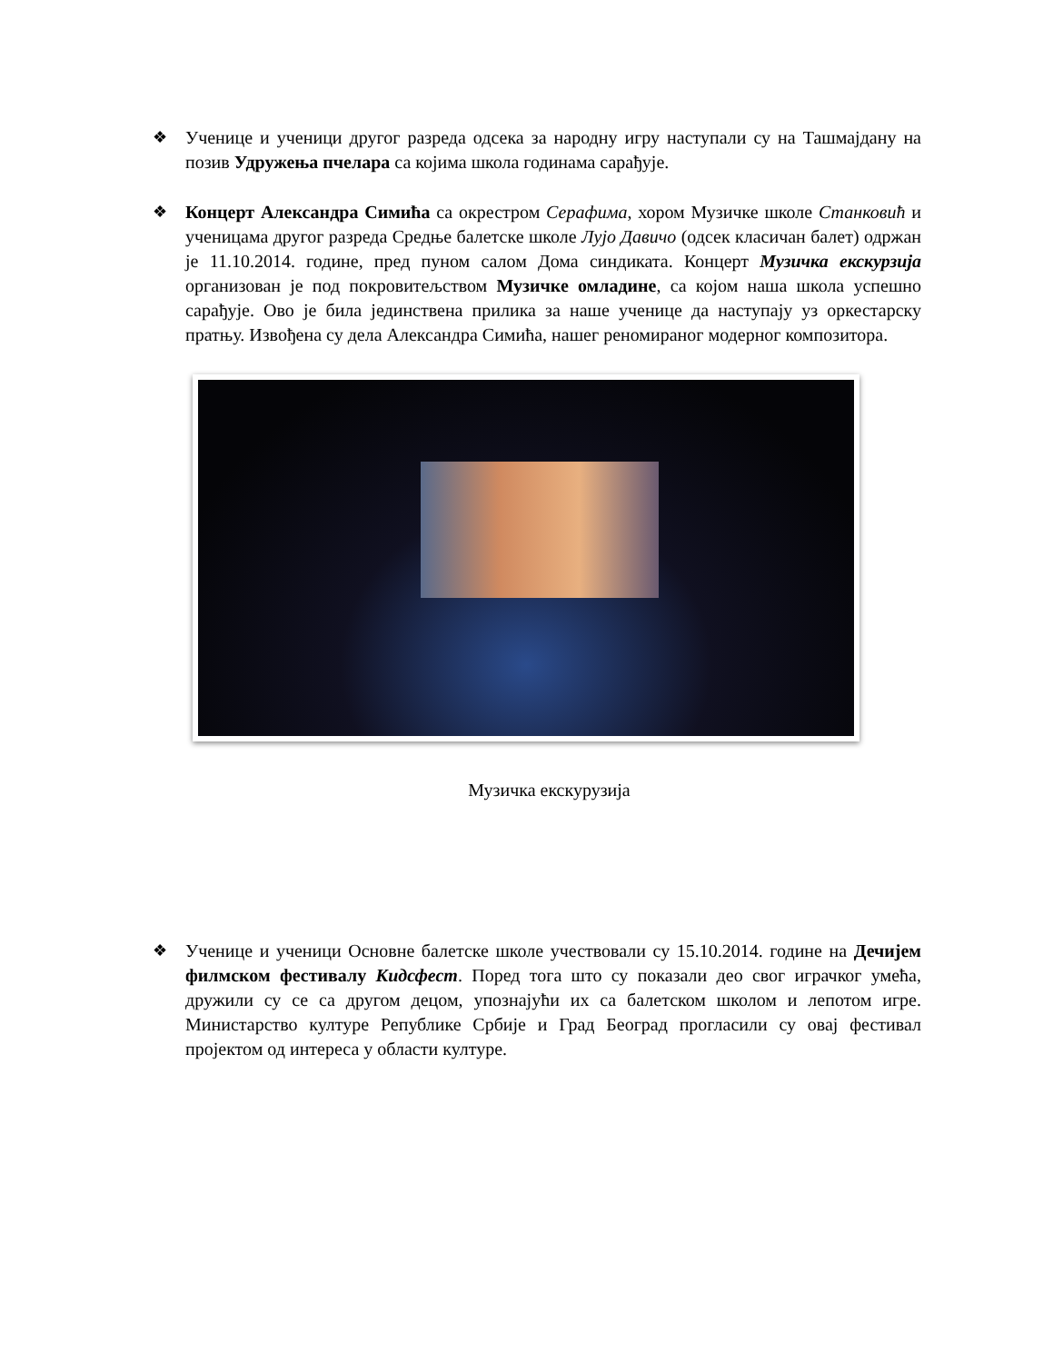❖ Ученице и ученици другог разреда одсека за народну игру наступали су на Ташмајдану на позив Удружења пчелара са којима школа годинама сарађује.
❖ Концерт Александра Симића са окрестром Серафима, хором Музичке школе Станковић и ученицама другог разреда Средње балетске школе Лујо Давичо (одсек класичан балет) одржан је 11.10.2014. године, пред пуном салом Дома синдиката. Концерт Музичка екскурзија организован је под покровитељством Музичке омладине, са којом наша школа успешно сарађује. Ово је била јединствена прилика за наше ученице да наступају уз оркестарску пратњу. Извођена су дела Александра Симића, нашег реномираног модерног композитора.
Музичка екскурузија
❖ Ученице и ученици Основне балетске школе учествовали су 15.10.2014. године на Дечијем филмском фестивалу Кидсфест. Поред тога што су показали део свог играчког умећа, дружили су се са другом децом, упознајући их са балетском школом и лепотом игре. Министарство културе Републике Србије и Град Београд прогласили су овај фестивал пројектом од интереса у области културе.